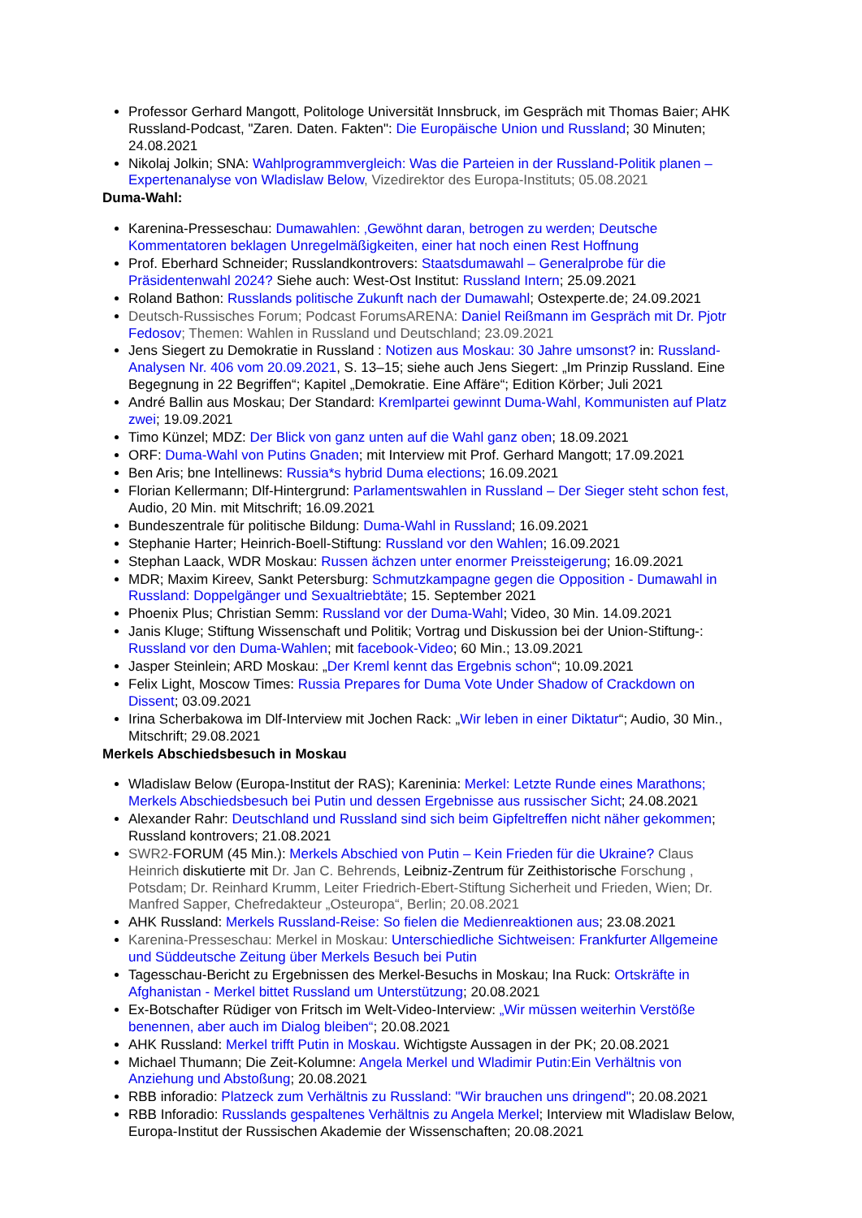Professor Gerhard Mangott, Politologe Universität Innsbruck, im Gespräch mit Thomas Baier; AHK Russland-Podcast, "Zaren. Daten. Fakten": Die Europäische Union und Russland; 30 Minuten; 24.08.2021
Nikolaj Jolkin; SNA: Wahlprogrammvergleich: Was die Parteien in der Russland-Politik planen – Expertenanalyse von Wladislaw Below, Vizedirektor des Europa-Instituts; 05.08.2021
Duma-Wahl:
Karenina-Presseschau: Dumawahlen: ‚Gewöhnt daran, betrogen zu werden; Deutsche Kommentatoren beklagen Unregelmäßigkeiten, einer hat noch einen Rest Hoffnung
Prof. Eberhard Schneider; Russlandkontrovers: Staatsdumawahl – Generalprobe für die Präsidentenwahl 2024? Siehe auch: West-Ost Institut: Russland Intern; 25.09.2021
Roland Bathon: Russlands politische Zukunft nach der Dumawahl; Ostexperte.de; 24.09.2021
Deutsch-Russisches Forum; Podcast ForumsARENA: Daniel Reißmann im Gespräch mit Dr. Pjotr Fedosov; Themen: Wahlen in Russland und Deutschland; 23.09.2021
Jens Siegert zu Demokratie in Russland : Notizen aus Moskau: 30 Jahre umsonst? in: Russland-Analysen Nr. 406 vom 20.09.2021, S. 13–15; siehe auch Jens Siegert: „Im Prinzip Russland. Eine Begegnung in 22 Begriffen“; Kapitel „Demokratie. Eine Affäre“; Edition Körber; Juli 2021
André Ballin aus Moskau; Der Standard: Kremlpartei gewinnt Duma-Wahl, Kommunisten auf Platz zwei; 19.09.2021
Timo Künzel; MDZ: Der Blick von ganz unten auf die Wahl ganz oben; 18.09.2021
ORF: Duma-Wahl von Putins Gnaden; mit Interview mit Prof. Gerhard Mangott; 17.09.2021
Ben Aris; bne Intellinews: Russia*s hybrid Duma elections; 16.09.2021
Florian Kellermann; Dlf-Hintergrund: Parlamentswahlen in Russland – Der Sieger steht schon fest, Audio, 20 Min. mit Mitschrift; 16.09.2021
Bundeszentrale für politische Bildung: Duma-Wahl in Russland; 16.09.2021
Stephanie Harter; Heinrich-Boell-Stiftung: Russland vor den Wahlen; 16.09.2021
Stephan Laack, WDR Moskau: Russen ächzen unter enormer Preissteigerung; 16.09.2021
MDR; Maxim Kireev, Sankt Petersburg: Schmutzkampagne gegen die Opposition - Dumawahl in Russland: Doppelgänger und Sexualtriebtäte; 15. September 2021
Phoenix Plus; Christian Semm: Russland vor der Duma-Wahl; Video, 30 Min. 14.09.2021
Janis Kluge; Stiftung Wissenschaft und Politik; Vortrag und Diskussion bei der Union-Stiftung-: Russland vor den Duma-Wahlen; mit facebook-Video; 60 Min.; 13.09.2021
Jasper Steinlein; ARD Moskau: „Der Kreml kennt das Ergebnis schon“; 10.09.2021
Felix Light, Moscow Times: Russia Prepares for Duma Vote Under Shadow of Crackdown on Dissent; 03.09.2021
Irina Scherbakowa im Dlf-Interview mit Jochen Rack: „Wir leben in einer Diktatur“; Audio, 30 Min., Mitschrift; 29.08.2021
Merkels Abschiedsbesuch in Moskau
Wladislaw Below (Europa-Institut der RAS); Kareninia: Merkel: Letzte Runde eines Marathons; Merkels Abschiedsbesuch bei Putin und dessen Ergebnisse aus russischer Sicht; 24.08.2021
Alexander Rahr: Deutschland und Russland sind sich beim Gipfeltreffen nicht näher gekommen; Russland kontrovers; 21.08.2021
SWR2-FORUM (45 Min.): Merkels Abschied von Putin – Kein Frieden für die Ukraine? Claus Heinrich diskutierte mit Dr. Jan C. Behrends, Leibniz-Zentrum für Zeithistorische Forschung , Potsdam; Dr. Reinhard Krumm, Leiter Friedrich-Ebert-Stiftung Sicherheit und Frieden, Wien; Dr. Manfred Sapper, Chefredakteur „Osteuropa“, Berlin; 20.08.2021
AHK Russland: Merkels Russland-Reise: So fielen die Medienreaktionen aus; 23.08.2021
Karenina-Presseschau: Merkel in Moskau: Unterschiedliche Sichtweisen: Frankfurter Allgemeine und Süddeutsche Zeitung über Merkels Besuch bei Putin
Tagesschau-Bericht zu Ergebnissen des Merkel-Besuchs in Moskau; Ina Ruck: Ortskräfte in Afghanistan - Merkel bittet Russland um Unterstützung; 20.08.2021
Ex-Botschafter Rüdiger von Fritsch im Welt-Video-Interview: „Wir müssen weiterhin Verstöße benennen, aber auch im Dialog bleiben“; 20.08.2021
AHK Russland: Merkel trifft Putin in Moskau. Wichtigste Aussagen in der PK; 20.08.2021
Michael Thumann; Die Zeit-Kolumne: Angela Merkel und Wladimir Putin:Ein Verhältnis von Anziehung und Abstoßung; 20.08.2021
RBB inforadio: Platzeck zum Verhältnis zu Russland: "Wir brauchen uns dringend"; 20.08.2021
RBB Inforadio: Russlands gespaltenes Verhältnis zu Angela Merkel; Interview mit Wladislaw Below, Europa-Institut der Russischen Akademie der Wissenschaften; 20.08.2021